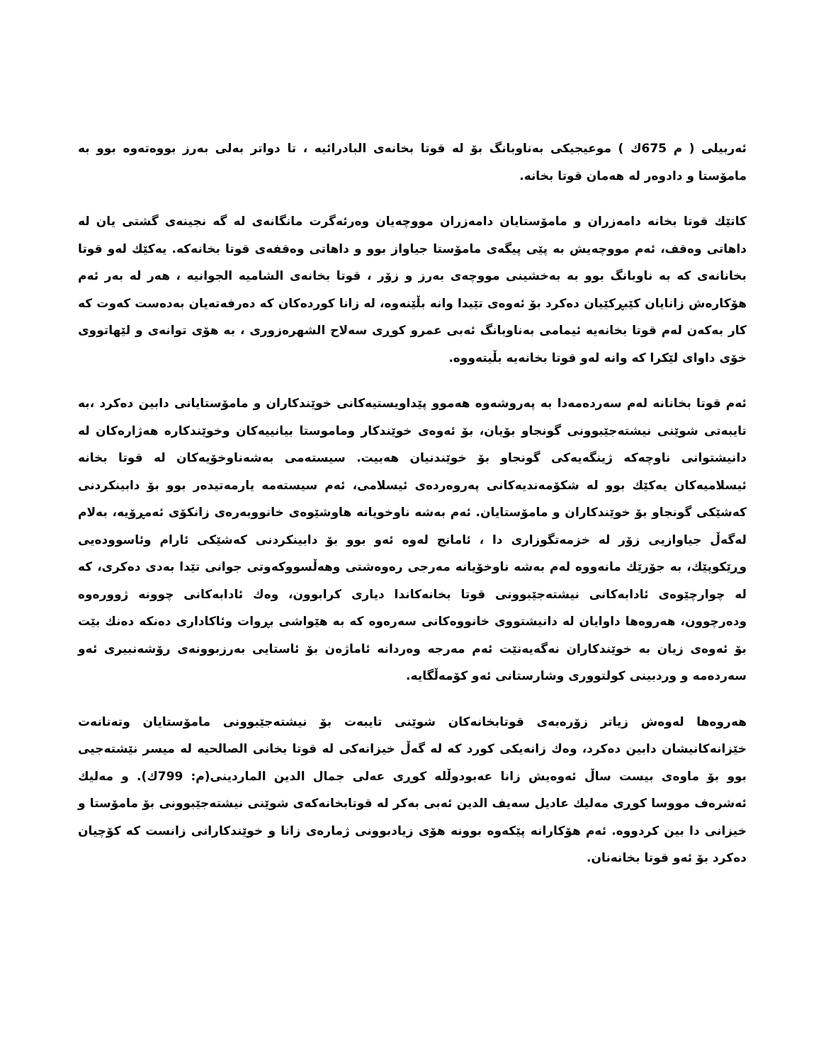ئەربیلی ( م 675ك ) موعیجیکی بەناوبانگ بۆ لە قوتا بخانەی البادرائیە ، تا دواتر بەلی بەرز بووەتەوە بوو بە مامۆستا و دادوەر لە هەمان قوتا بخانە.
کاتێك قوتا بخانە دامەزران و مامۆستایان دامەزران مووچەیان وەرئەگرت مانگانەی لە گە نجینەی گشتی یان لە داهاتی وەقف، ئەم مووچەیش بە پێی پیگەی مامۆستا جیاواز بوو و داهاتی وەقفەی قوتا بخانەکە. یەکێك لەو قوتا بخانانەی کە بە ناوبانگ بوو بە بەخشینی مووچەی بەرز و زۆر ، قوتا بخانەی الشامیه الجوانیه ، هەر لە بەر ئەم هۆکارەش زانایان کێبڕکێیان دەکرد بۆ ئەوەی تێیدا وانە بڵێنەوە، لە زانا کوردەکان کە دەرفەتەیان بەدەست کەوت کە کار بەکەن لەم قوتا بخانەیە ئیمامی بەناوبانگ ئەبی عمرو کوڕی سەلاح الشهرەزوری ، بە هۆی توانەی و لێهاتووی خۆی داوای لێکرا کە وانە لەو قوتا بخانەیە بڵیتەووە.
ئەم قوتا بخانانە لەم سەردەمەدا بە پەروشەوە هەموو پێداویستیەکانی خوێندکاران و مامۆستایانی دابین دەکرد ،بە تایبەتی شوێنی نیشتەجێبوونی گونجاو بۆیان، بۆ ئەوەی خوێندکار وماموستا بیانییەکان وخوێندکارە هەژارەکان لە دانیشتوانی ناوچەکە ژینگەیەکی گونجاو بۆ خوێندنیان هەبیت. سیستەمی بەشەناوخۆیەکان لە قوتا بخانە ئیسلامیەکان یەکێك بوو لە شکۆمەندیەکانی پەروەردەی ئیسلامی، ئەم سیستەمە یارمەتیدەر بوو بۆ دابینکردنی کەشێکی گونجاو بۆ خوێندکاران و مامۆستایان. ئەم بەشە ناوخویانە هاوشێوەی خانووبەرەی زانکۆی ئەمڕۆیە، بەلام لەگەڵ جیاوازیی زۆر لە خزمەتگوزاری دا ، ئامانج لەوە ئەو بوو بۆ دابینکردنی کەشێکی ئارام وئاسوودەیی وڕێکوپێك، بە جۆرێك مانەووە لەم بەشە ناوخۆیانە مەرجی رەوەشتی وهەڵسووکەوتی جوانی تێدا بەدی دەکری، کە لە چوارچێوەی ئادابەکانی نیشتەجێبوونی قوتا بخانەکاندا دیاری کرابوون، وەك ئادابەکانی چوونە ژوورەوە ودەرچوون، هەروەها داوایان لە دانیشتووی خانووەکانی سەرەوە کە بە هێواشی بڕوات وئاکاداری دەنکە دەنك بێت بۆ ئەوەی زیان بە خوێندکاران نەگەیەنێت ئەم مەرجە وەردانە ئاماژەن بۆ ئاستایی بەرزبوونەی رۆشەنبیری ئەو سەردەمە و وردبینی کولتووری وشارستانی ئەو کۆمەڵگایە.
هەروەها لەوەش زیاتر زۆرەبەی قوتابخانەکان شوێنی تایبەت بۆ نیشتەجێبوونی مامۆستایان وتەنانەت خێزانەکانیشان دابین دەکرد، وەك زانەیکی کورد کە لە گەڵ خیزانەکی لە قوتا بخانی الصالحیه لە میسر نێشتەجیی بوو بۆ ماوەی بیست ساڵ ئەوەیش زانا عەبودوڵلە کوڕی عەلی جمال الدین الماردینی(م: 799ك). و مەلیك ئەشرەف مووسا کوڕی مەلیك عادیل سەیف الدین ئەبی بەکر لە قوتابخانەکەی شوێنی نیشتەجێبوونی بۆ مامۆستا و خیزانی دا بین کردووە. ئەم هۆکارانە پێکەوە بوونە هۆی زیادبوونی ژمارەی زانا و خوێندکارانی زانست کە کۆچیان دەکرد بۆ ئەو قوتا بخانەنان.